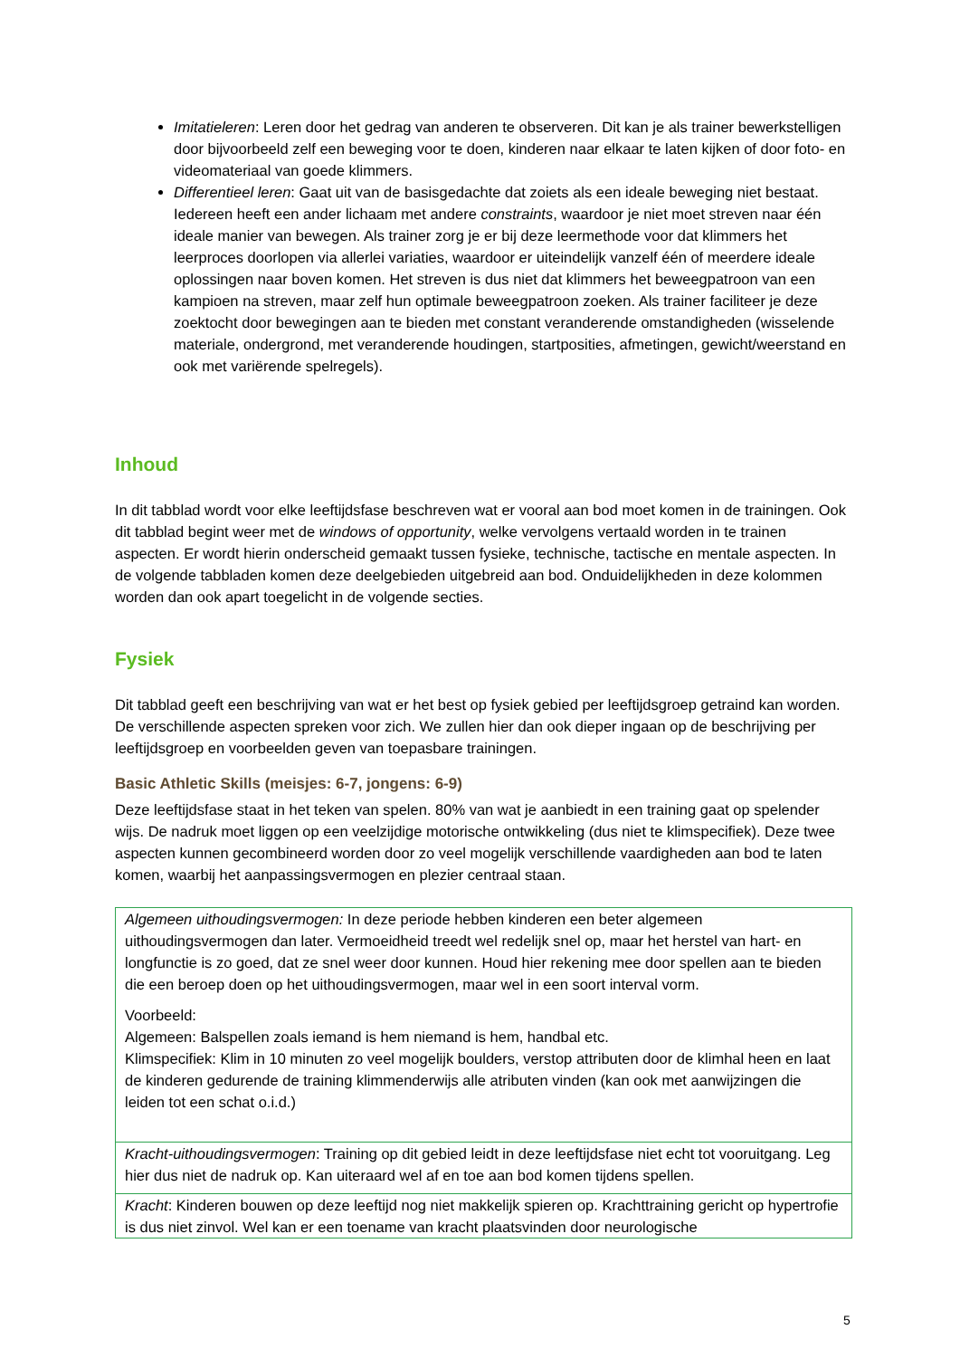Imitatieleren: Leren door het gedrag van anderen te observeren. Dit kan je als trainer bewerkstelligen door bijvoorbeeld zelf een beweging voor te doen, kinderen naar elkaar te laten kijken of door foto- en videomateriaal van goede klimmers.
Differentieel leren: Gaat uit van de basisgedachte dat zoiets als een ideale beweging niet bestaat. Iedereen heeft een ander lichaam met andere constraints, waardoor je niet moet streven naar één ideale manier van bewegen. Als trainer zorg je er bij deze leermethode voor dat klimmers het leerproces doorlopen via allerlei variaties, waardoor er uiteindelijk vanzelf één of meerdere ideale oplossingen naar boven komen. Het streven is dus niet dat klimmers het beweegpatroon van een kampioen na streven, maar zelf hun optimale beweegpatroon zoeken. Als trainer faciliteer je deze zoektocht door bewegingen aan te bieden met constant veranderende omstandigheden (wisselende materiale, ondergrond, met veranderende houdingen, startposities, afmetingen, gewicht/weerstand en ook met variërende spelregels).
Inhoud
In dit tabblad wordt voor elke leeftijdsfase beschreven wat er vooral aan bod moet komen in de trainingen. Ook dit tabblad begint weer met de windows of opportunity, welke vervolgens vertaald worden in te trainen aspecten. Er wordt hierin onderscheid gemaakt tussen fysieke, technische, tactische en mentale aspecten. In de volgende tabbladen komen deze deelgebieden uitgebreid aan bod. Onduidelijkheden in deze kolommen worden dan ook apart toegelicht in de volgende secties.
Fysiek
Dit tabblad geeft een beschrijving van wat er het best op fysiek gebied per leeftijdsgroep getraind kan worden. De verschillende aspecten spreken voor zich. We zullen hier dan ook dieper ingaan op de beschrijving per leeftijdsgroep en voorbeelden geven van toepasbare trainingen.
Basic Athletic Skills (meisjes: 6-7, jongens: 6-9)
Deze leeftijdsfase staat in het teken van spelen. 80% van wat je aanbiedt in een training gaat op spelender wijs. De nadruk moet liggen op een veelzijdige motorische ontwikkeling (dus niet te klimspecifiek). Deze twee aspecten kunnen gecombineerd worden door zo veel mogelijk verschillende vaardigheden aan bod te laten komen, waarbij het aanpassingsvermogen en plezier centraal staan.
| Algemeen uithoudingsvermogen: In deze periode hebben kinderen een beter algemeen uithoudingsvermogen dan later. Vermoeidheid treedt wel redelijk snel op, maar het herstel van hart- en longfunctie is zo goed, dat ze snel weer door kunnen. Houd hier rekening mee door spellen aan te bieden die een beroep doen op het uithoudingsvermogen, maar wel in een soort interval vorm. Voorbeeld: Algemeen: Balspellen zoals iemand is hem niemand is hem, handbal etc. Klimspecifiek: Klim in 10 minuten zo veel mogelijk boulders, verstop attributen door de klimhal heen en laat de kinderen gedurende de training klimmenderwijs alle atributen vinden (kan ook met aanwijzingen die leiden tot een schat o.i.d.) |
| Kracht-uithoudingsvermogen : Training op dit gebied leidt in deze leeftijdsfase niet echt tot vooruitgang. Leg hier dus niet de nadruk op. Kan uiteraard wel af en toe aan bod komen tijdens spellen. |
| Kracht : Kinderen bouwen op deze leeftijd nog niet makkelijk spieren op. Krachttraining gericht op hypertrofie is dus niet zinvol. Wel kan er een toename van kracht plaatsvinden door neurologische |
5